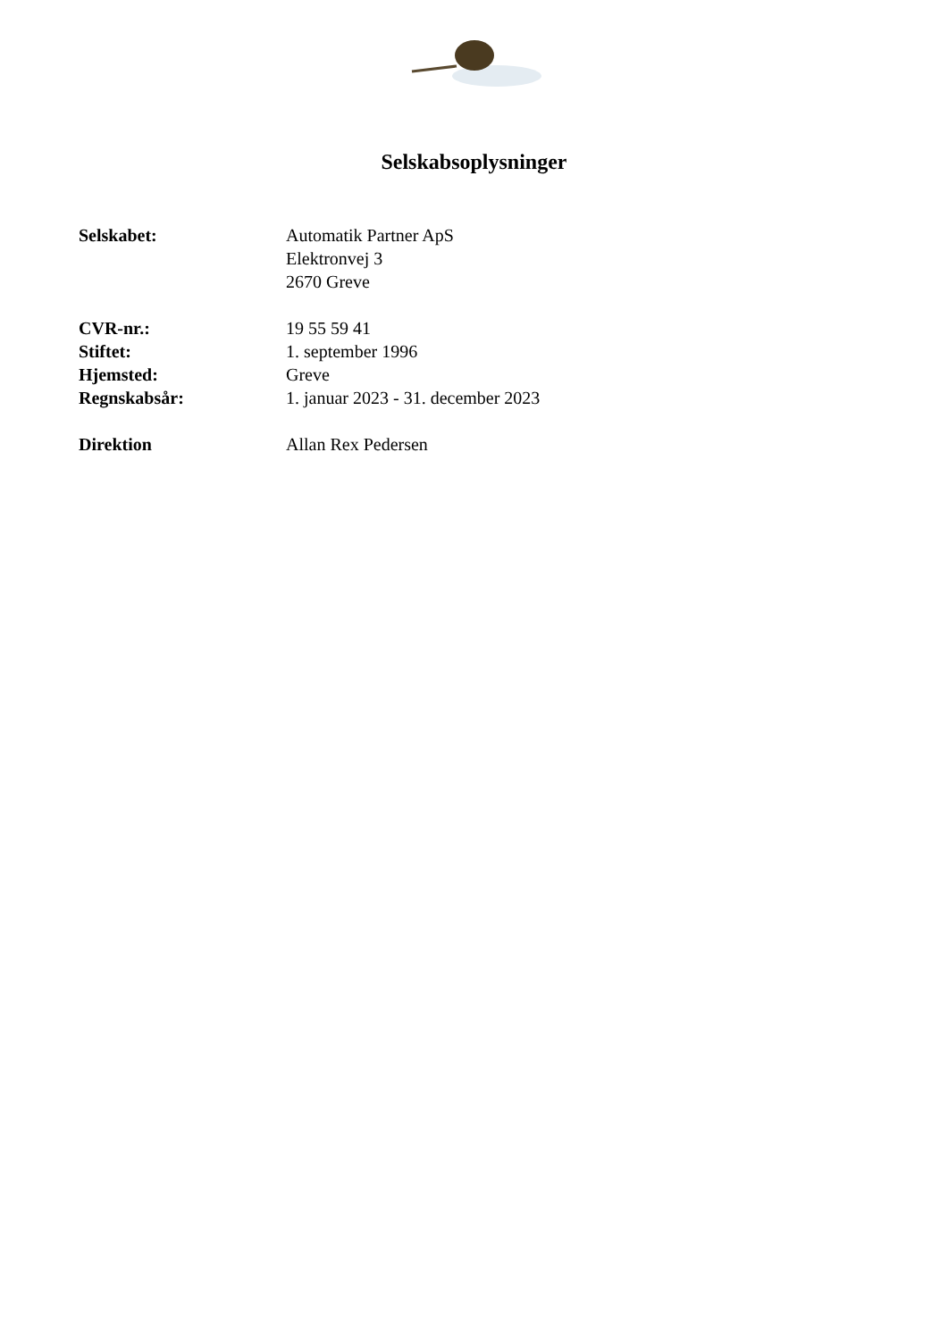Selskabsoplysninger
| Selskabet: | Automatik Partner ApS Elektronvej 3 2670 Greve |
| CVR-nr.: | 19 55 59 41 |
| Stiftet: | 1. september 1996 |
| Hjemsted: | Greve |
| Regnskabsår: | 1. januar 2023 - 31. december 2023 |
| Direktion | Allan Rex Pedersen |